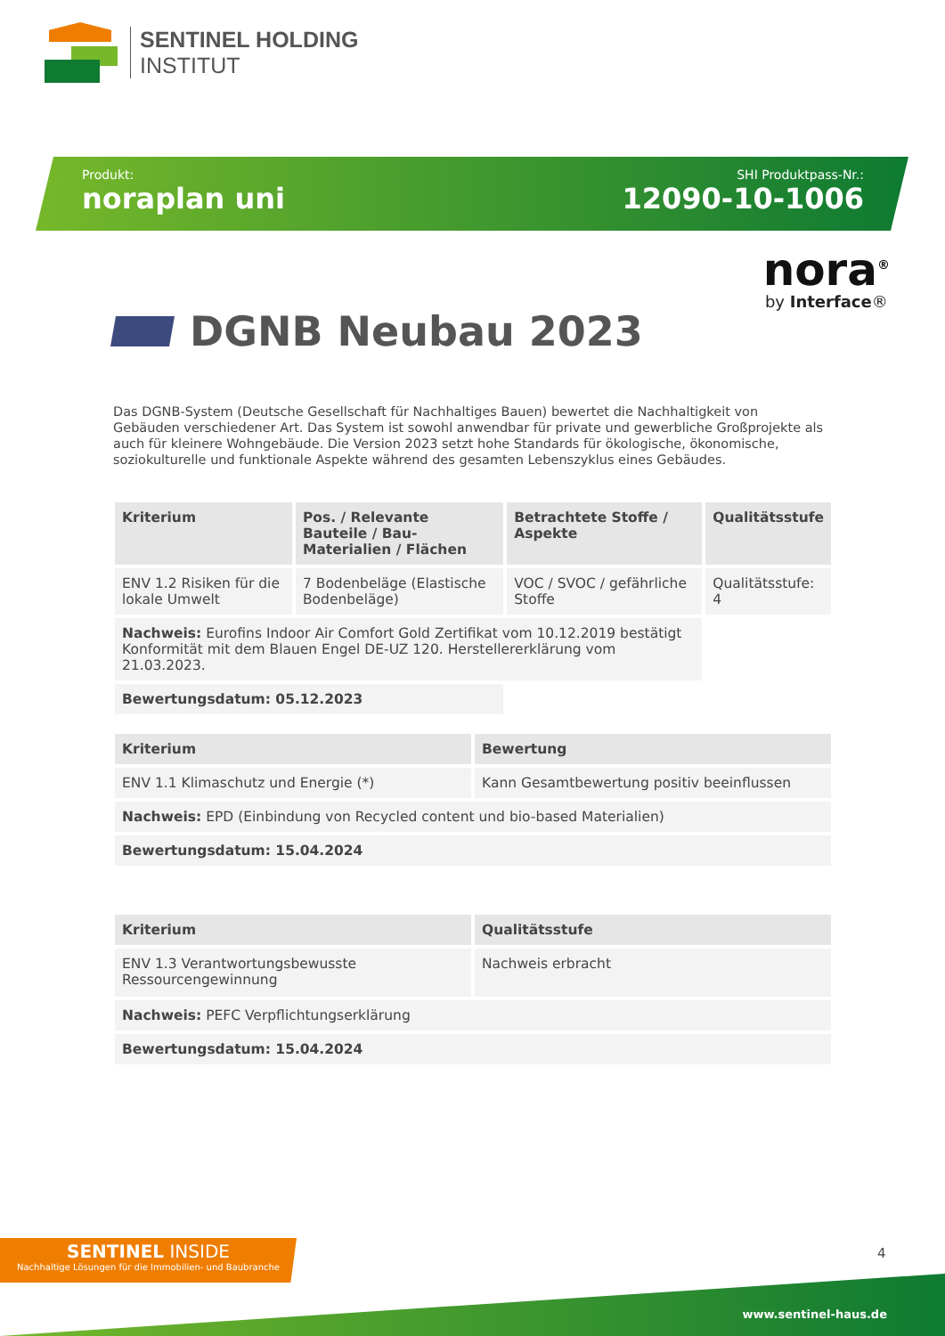SENTINEL HOLDING
INSTITUT
Produkt:
noraplan uni
SHI Produktpass-Nr.:
12090-10-1006
nora<sup>®</sup>
by Interface®
DGNB Neubau 2023
Das DGNB-System (Deutsche Gesellschaft für Nachhaltiges Bauen) bewertet die Nachhaltigkeit von Gebäuden verschiedener Art. Das System ist sowohl anwendbar für private und gewerbliche Großprojekte als auch für kleinere Wohngebäude. Die Version 2023 setzt hohe Standards für ökologische, ökonomische, soziokulturelle und funktionale Aspekte während des gesamten Lebenszyklus eines Gebäudes.
| Kriterium | Pos. / Relevante Bauteile / Bau-Materialien / Flächen | Betrachtete Stoffe / Aspekte | Qualitätsstufe |
| --- | --- | --- | --- |
| ENV 1.2 Risiken für die lokale Umwelt | 7 Bodenbeläge (Elastische Bodenbeläge) | VOC / SVOC / gefährliche Stoffe | Qualitätsstufe: 4 |
| Nachweis: Eurofins Indoor Air Comfort Gold Zertifikat vom 10.12.2019 bestätigt Konformität mit dem Blauen Engel DE-UZ 120. Herstellererklärung vom 21.03.2023. | | | |
| Bewertungsdatum: 05.12.2023 | | | |
| Kriterium | Bewertung |
| --- | --- |
| ENV 1.1 Klimaschutz und Energie (*) | Kann Gesamtbewertung positiv beeinflussen |
| Nachweis: EPD (Einbindung von Recycled content und bio-based Materialien) | |
| Bewertungsdatum: 15.04.2024 | |
| Kriterium | Qualitätsstufe |
| --- | --- |
| ENV 1.3 Verantwortungsbewusste Ressourcengewinnung | Nachweis erbracht |
| Nachweis: PEFC Verpflichtungserklärung | |
| Bewertungsdatum: 15.04.2024 | |
SENTINEL INSIDE
Nachhaltige Lösungen für die Immobilien- und Baubranche
4
www.sentinel-haus.de